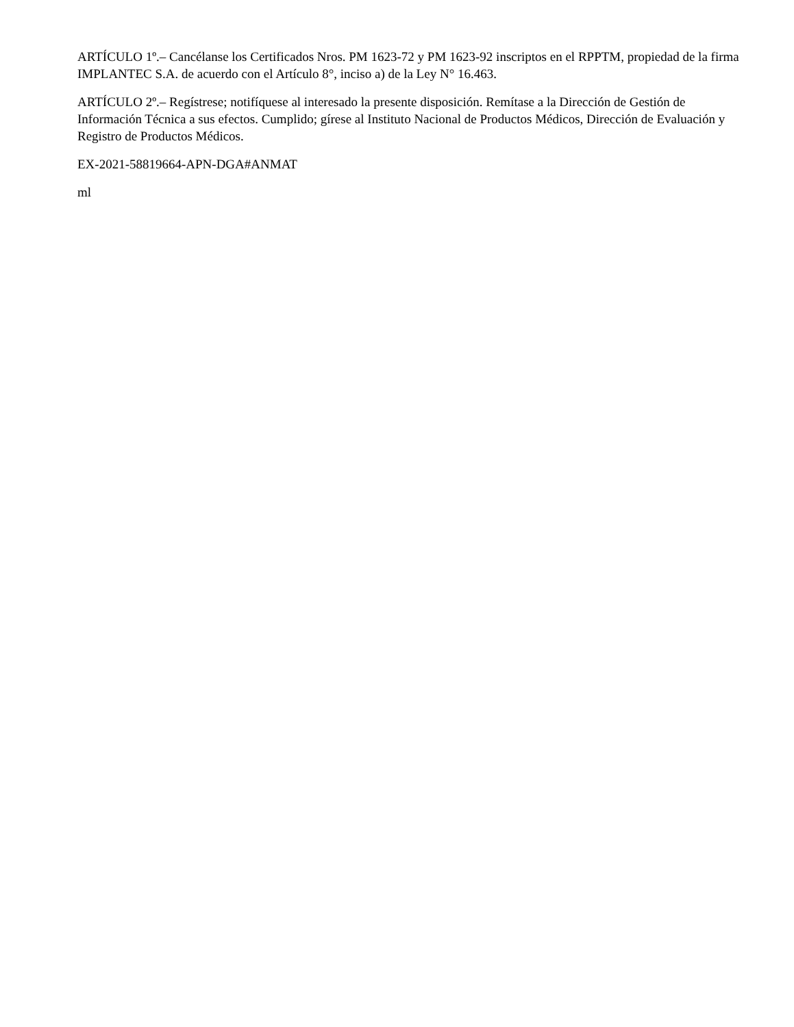ARTÍCULO 1º.– Cancélanse los Certificados Nros. PM 1623-72 y PM 1623-92 inscriptos en el RPPTM, propiedad de la firma IMPLANTEC S.A. de acuerdo con el Artículo 8°, inciso a) de la Ley N° 16.463.
ARTÍCULO 2º.– Regístrese; notifíquese al interesado la presente disposición. Remítase a la Dirección de Gestión de Información Técnica a sus efectos. Cumplido; gírese al Instituto Nacional de Productos Médicos, Dirección de Evaluación y Registro de Productos Médicos.
EX-2021-58819664-APN-DGA#ANMAT
ml